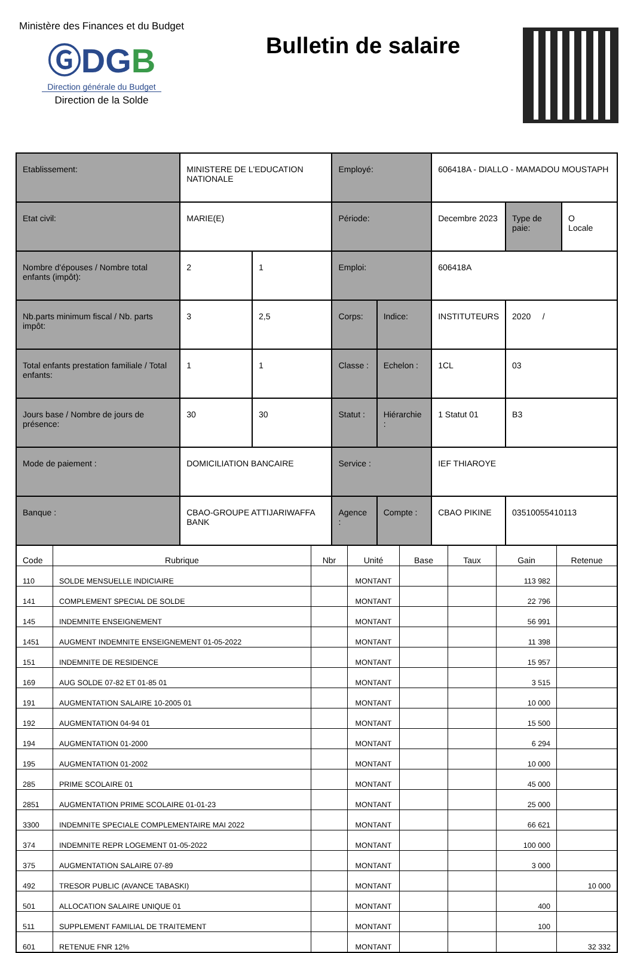Ministère des Finances et du Budget
ⒼDGB
Direction générale du Budget
Direction de la Solde
Bulletin de salaire
| Etablissement: | MINISTERE DE L'EDUCATION NATIONALE | | Employé: | | 606418A - DIALLO - MAMADOU MOUSTAPH | | |
| Etat civil: | MARIE(E) | | Période: | | Decembre 2023 | Type de paie: | O Locale |
| Nombre d'épouses / Nombre total enfants (impôt): | 2 | 1 | Emploi: | | 606418A | | |
| Nb.parts minimum fiscal / Nb. parts impôt: | 3 | 2,5 | Corps: | Indice: | INSTITUTEURS | 2020 / | |
| Total enfants prestation familiale / Total enfants: | 1 | 1 | Classe : | Echelon : | 1CL | 03 | |
| Jours base / Nombre de jours de présence: | 30 | 30 | Statut : | Hiérarchie : | 1 Statut 01 | B3 | |
| Mode de paiement : | DOMICILIATION BANCAIRE | | Service : | | IEF THIAROYE | | |
| Banque : | CBAO-GROUPE ATTIJARIWAFFA BANK | | Agence : | Compte : | CBAO PIKINE | 03510055410113 | |
| Code | Rubrique | Nbr | Unité | Base | Taux | Gain | Retenue |
| --- | --- | --- | --- | --- | --- | --- | --- |
| 110 | SOLDE MENSUELLE INDICIAIRE | | MONTANT | | | 113 982 | |
| 141 | COMPLEMENT SPECIAL DE SOLDE | | MONTANT | | | 22 796 | |
| 145 | INDEMNITE ENSEIGNEMENT | | MONTANT | | | 56 991 | |
| 1451 | AUGMENT INDEMNITE ENSEIGNEMENT 01-05-2022 | | MONTANT | | | 11 398 | |
| 151 | INDEMNITE DE RESIDENCE | | MONTANT | | | 15 957 | |
| 169 | AUG SOLDE 07-82 ET 01-85 01 | | MONTANT | | | 3 515 | |
| 191 | AUGMENTATION SALAIRE 10-2005 01 | | MONTANT | | | 10 000 | |
| 192 | AUGMENTATION 04-94 01 | | MONTANT | | | 15 500 | |
| 194 | AUGMENTATION 01-2000 | | MONTANT | | | 6 294 | |
| 195 | AUGMENTATION 01-2002 | | MONTANT | | | 10 000 | |
| 285 | PRIME SCOLAIRE 01 | | MONTANT | | | 45 000 | |
| 2851 | AUGMENTATION PRIME SCOLAIRE 01-01-23 | | MONTANT | | | 25 000 | |
| 3300 | INDEMNITE SPECIALE COMPLEMENTAIRE MAI 2022 | | MONTANT | | | 66 621 | |
| 374 | INDEMNITE REPR LOGEMENT 01-05-2022 | | MONTANT | | | 100 000 | |
| 375 | AUGMENTATION SALAIRE 07-89 | | MONTANT | | | 3 000 | |
| 492 | TRESOR PUBLIC (AVANCE TABASKI) | | MONTANT | | | | 10 000 |
| 501 | ALLOCATION SALAIRE UNIQUE 01 | | MONTANT | | | 400 | |
| 511 | SUPPLEMENT FAMILIAL DE TRAITEMENT | | MONTANT | | | 100 | |
| 601 | RETENUE FNR 12% | | MONTANT | | | | 32 332 |